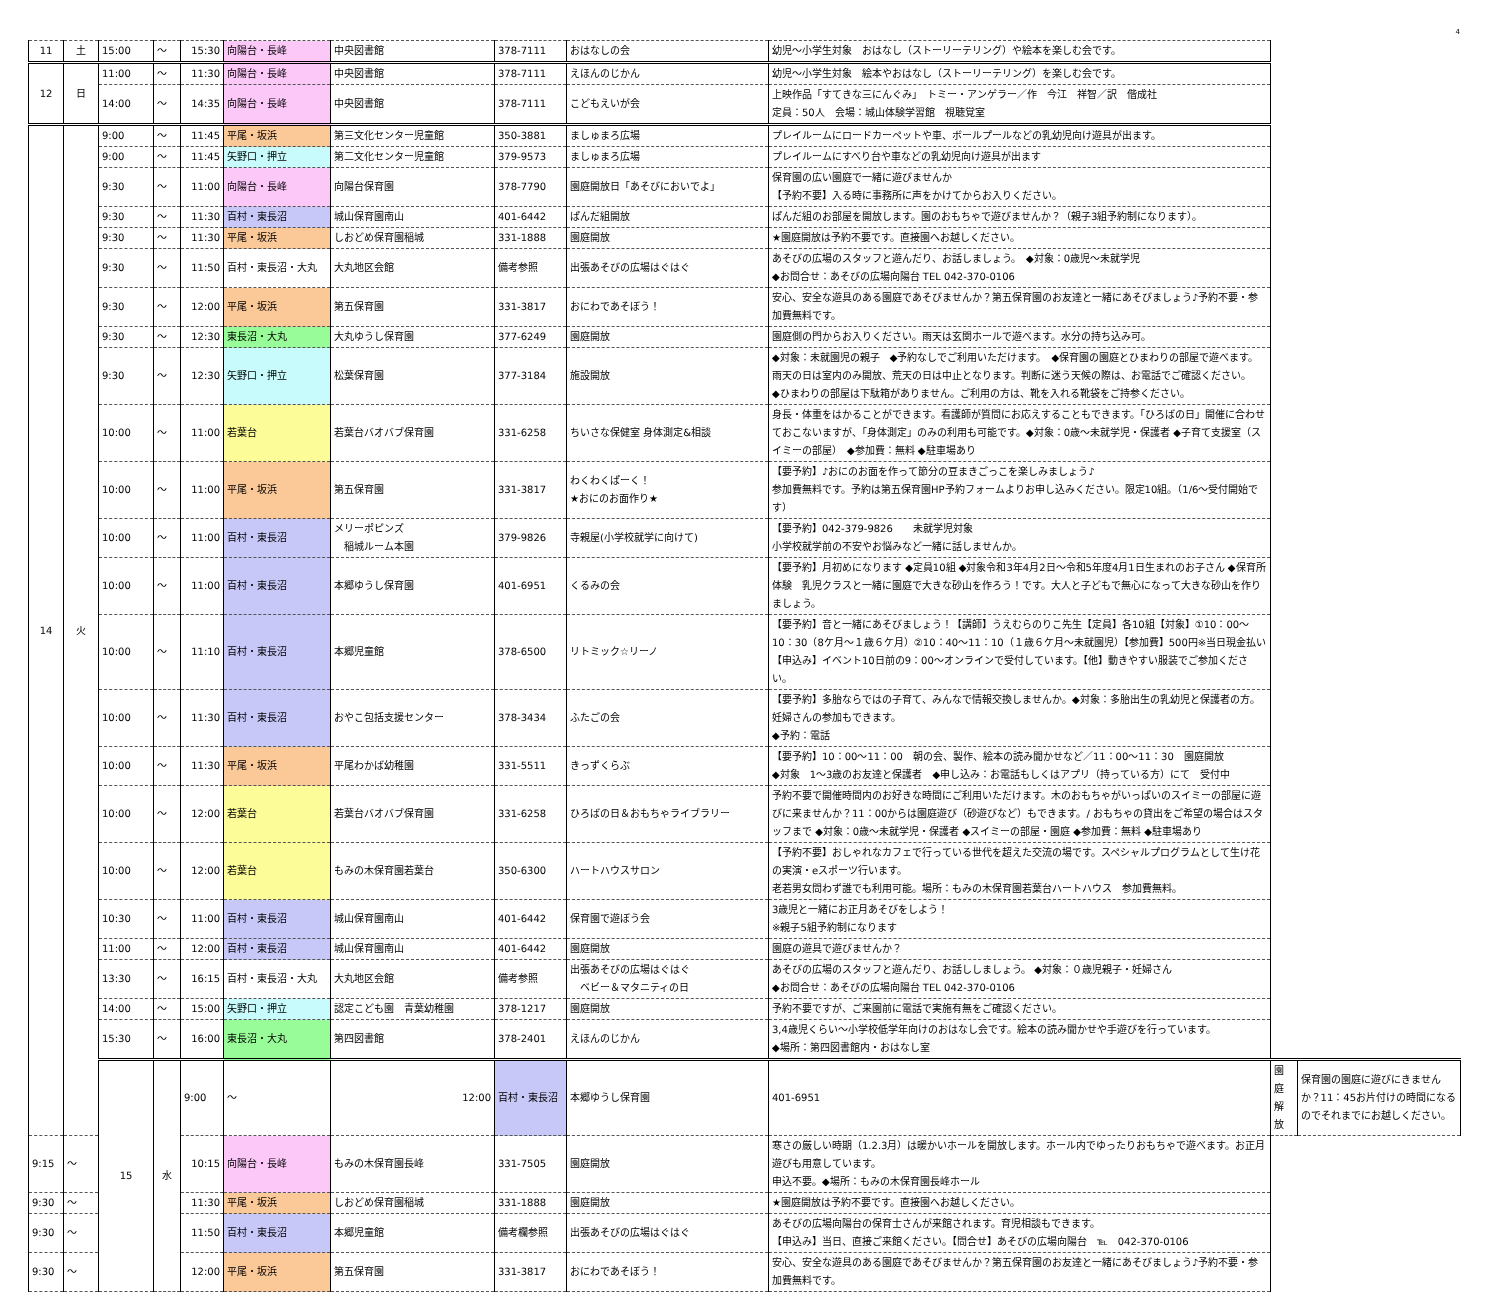4
| 11 | 土 | 15:00 | ～ | 15:30 | 向陽台・長峰 | 中央図書館 | 378-7111 | おはなしの会 | 幼児～小学生対象 おはなし（ストーリーテリング）や絵本を楽しむ会です。 | | |
| 12 | 日 | 11:00 | ～ | 11:30 | 向陽台・長峰 | 中央図書館 | 378-7111 | えほんのじかん | 幼児～小学生対象 絵本やおはなし（ストーリーテリング）を楽しむ会です。 | | |
| | | 14:00 | ～ | 14:35 | 向陽台・長峰 | 中央図書館 | 378-7111 | こどもえいが会 | 上映作品「すてきな三にんぐみ」 トミー・アンゲラー／作 今江 祥智／訳 偕成社 定員：50人 会場：城山体験学習館 視聴覚室 | | |
| 14 | 火 | 9:00 | ～ | 11:45 | 平尾・坂浜 | 第三文化センター児童館 | 350-3881 | ましゅまろ広場 | プレイルームにロードカーペットや車、ボールプールなどの乳幼児向け遊具が出ます。 | | |
| | | 9:00 | ～ | 11:45 | 矢野口・押立 | 第二文化センター児童館 | 379-9573 | ましゅまろ広場 | プレイルームにすべり台や車などの乳幼児向け遊具が出ます | | |
| | | 9:30 | ～ | 11:00 | 向陽台・長峰 | 向陽台保育園 | 378-7790 | 園庭開放日「あそびにおいでよ」 | 保育園の広い園庭で一緒に遊びませんか 【予約不要】入る時に事務所に声をかけてからお入りください。 | | |
| | | 9:30 | ～ | 11:30 | 百村・東長沼 | 城山保育園南山 | 401-6442 | ぱんだ組開放 | ぱんだ組のお部屋を開放します。園のおもちゃで遊びませんか？（親子3組予約制になります）。 | | |
| | | 9:30 | ～ | 11:30 | 平尾・坂浜 | しおどめ保育園稲城 | 331-1888 | 園庭開放 | ★園庭開放は予約不要です。直接園へお越しください。 | | |
| | | 9:30 | ～ | 11:50 | 百村・東長沼・大丸 | 大丸地区会館 | 備考参照 | 出張あそびの広場はぐはぐ | あそびの広場のスタッフと遊んだり、お話しましょう。 ◆対象：0歳児～未就学児 ◆お問合せ：あそびの広場向陽台 TEL 042-370-0106 | | |
| | | 9:30 | ～ | 12:00 | 平尾・坂浜 | 第五保育園 | 331-3817 | おにわであそぼう！ | 安心、安全な遊具のある園庭であそびませんか？第五保育園のお友達と一緒にあそびましょう♪予約不要・参加費無料です。 | | |
| | | 9:30 | ～ | 12:30 | 東長沼・大丸 | 大丸ゆうし保育園 | 377-6249 | 園庭開放 | 園庭側の門からお入りください。雨天は玄関ホールで遊べます。水分の持ち込み可。 | | |
| | | 9:30 | ～ | 12:30 | 矢野口・押立 | 松葉保育園 | 377-3184 | 施設開放 | ◆対象：未就園児の親子 ◆予約なしでご利用いただけます。 ◆保育園の園庭とひまわりの部屋で遊べます。雨天の日は室内のみ開放、荒天の日は中止となります。判断に迷う天候の際は、お電話でご確認ください。 ◆ひまわりの部屋は下駄箱がありません。ご利用の方は、靴を入れる靴袋をご持参ください。 | | |
| | | 10:00 | ～ | 11:00 | 若葉台 | 若葉台バオバブ保育園 | 331-6258 | ちいさな保健室 身体測定&相談 | 身長・体重をはかることができます。看護師が質問にお応えすることもできます。「ひろばの日」開催に合わせておこないますが、「身体測定」のみの利用も可能です。◆対象：0歳～未就学児・保護者 ◆子育て支援室（スイミーの部屋） ◆参加費：無料 ◆駐車場あり | | |
| | | 10:00 | ～ | 11:00 | 平尾・坂浜 | 第五保育園 | 331-3817 | わくわくぱーく！ ★おにのお面作り★ | 【要予約】♪おにのお面を作って節分の豆まきごっこを楽しみましょう♪ 参加費無料です。予約は第五保育園HP予約フォームよりお申し込みください。限定10組。（1/6～受付開始です） | | |
| | | 10:00 | ～ | 11:00 | 百村・東長沼 | メリーポピンズ 稲城ルーム本園 | 379-9826 | 寺親屋(小学校就学に向けて) | 【要予約】042-379-9826 未就学児対象 小学校就学前の不安やお悩みなど一緒に話しませんか。 | | |
| | | 10:00 | ～ | 11:00 | 百村・東長沼 | 本郷ゆうし保育園 | 401-6951 | くるみの会 | 【要予約】月初めになります ◆定員10組 ◆対象令和3年4月2日～令和5年度4月1日生まれのお子さん ◆保育所体験 乳児クラスと一緒に園庭で大きな砂山を作ろう！です。大人と子どもで無心になって大きな砂山を作りましょう。 | | |
| | | 10:00 | ～ | 11:10 | 百村・東長沼 | 本郷児童館 | 378-6500 | リトミック☆リーノ | 【要予約】音と一緒にあそびましょう！【講師】うえむらのりこ先生【定員】各10組【対象】①10：00～10：30（8ケ月～１歳６ケ月）②10：40～11：10（１歳６ケ月～未就園児）【参加費】500円※当日現金払い【申込み】イベント10日前の9：00～オンラインで受付しています。【他】動きやすい服装でご参加ください。 | | |
| | | 10:00 | ～ | 11:30 | 百村・東長沼 | おやこ包括支援センター | 378-3434 | ふたごの会 | 【要予約】多胎ならではの子育て、みんなで情報交換しませんか。◆対象：多胎出生の乳幼児と保護者の方。妊婦さんの参加もできます。 ◆予約：電話 | | |
| | | 10:00 | ～ | 11:30 | 平尾・坂浜 | 平尾わかば幼稚園 | 331-5511 | きっずくらぶ | 【要予約】10：00～11：00 朝の会、製作、絵本の読み聞かせなど／11：00～11：30 園庭開放 ◆対象 1～3歳のお友達と保護者 ◆申し込み：お電話もしくはアプリ（持っている方）にて 受付中 | | |
| | | 10:00 | ～ | 12:00 | 若葉台 | 若葉台バオバブ保育園 | 331-6258 | ひろばの日＆おもちゃライブラリー | 予約不要で開催時間内のお好きな時間にご利用いただけます。木のおもちゃがいっぱいのスイミーの部屋に遊びに来ませんか？11：00からは園庭遊び（砂遊びなど）もできます。/ おもちゃの貸出をご希望の場合はスタッフまで ◆対象：0歳～未就学児・保護者 ◆スイミーの部屋・園庭 ◆参加費：無料 ◆駐車場あり | | |
| | | 10:00 | ～ | 12:00 | 若葉台 | もみの木保育園若葉台 | 350-6300 | ハートハウスサロン | 【予約不要】おしゃれなカフェで行っている世代を超えた交流の場です。スペシャルプログラムとして生け花の実演・eスポーツ行います。 老若男女問わず誰でも利用可能。場所：もみの木保育園若葉台ハートハウス 参加費無料。 | | |
| | | 10:30 | ～ | 11:00 | 百村・東長沼 | 城山保育園南山 | 401-6442 | 保育園で遊ぼう会 | 3歳児と一緒にお正月あそびをしよう！ ※親子5組予約制になります | | |
| | | 11:00 | ～ | 12:00 | 百村・東長沼 | 城山保育園南山 | 401-6442 | 園庭開放 | 園庭の遊具で遊びませんか？ | | |
| | | 13:30 | ～ | 16:15 | 百村・東長沼・大丸 | 大丸地区会館 | 備考参照 | 出張あそびの広場はぐはぐ ベビー＆マタニティの日 | あそびの広場のスタッフと遊んだり、お話ししましょう。 ◆対象：０歳児親子・妊婦さん ◆お問合せ：あそびの広場向陽台 TEL 042-370-0106 | | |
| | | 14:00 | ～ | 15:00 | 矢野口・押立 | 認定こども園 青葉幼稚園 | 378-1217 | 園庭開放 | 予約不要ですが、ご来園前に電話で実施有無をご確認ください。 | | |
| | | 15:30 | ～ | 16:00 | 東長沼・大丸 | 第四図書館 | 378-2401 | えほんのじかん | 3,4歳児くらい～小学校低学年向けのおはなし会です。絵本の読み聞かせや手遊びを行っています。 ◆場所：第四図書館内・おはなし室 | | |
| | | 15 | 水 | 9:00 | ～ | 12:00 | 百村・東長沼 | 本郷ゆうし保育園 | 401-6951 | 園庭解放 | 保育園の園庭に遊びにきませんか？11：45お片付けの時間になるのでそれまでにお越しください。 |
| 9:15 | ～ | | | 10:15 | 向陽台・長峰 | もみの木保育園長峰 | 331-7505 | 園庭開放 | 寒さの厳しい時期（1.2.3月）は暖かいホールを開放します。ホール内でゆったりおもちゃで遊べます。お正月遊びも用意しています。 申込不要。◆場所：もみの木保育園長峰ホール | | |
| 9:30 | ～ | | | 11:30 | 平尾・坂浜 | しおどめ保育園稲城 | 331-1888 | 園庭開放 | ★園庭開放は予約不要です。直接園へお越しください。 | | |
| 9:30 | ～ | | | 11:50 | 百村・東長沼 | 本郷児童館 | 備考欄参照 | 出張あそびの広場はぐはぐ | あそびの広場向陽台の保育士さんが来館されます。育児相談もできます。 【申込み】当日、直接ご来館ください。【問合せ】あそびの広場向陽台 ℡ 042-370-0106 | | |
| 9:30 | ～ | | | 12:00 | 平尾・坂浜 | 第五保育園 | 331-3817 | おにわであそぼう！ | 安心、安全な遊具のある園庭であそびませんか？第五保育園のお友達と一緒にあそびましょう♪予約不要・参加費無料です。 | | |